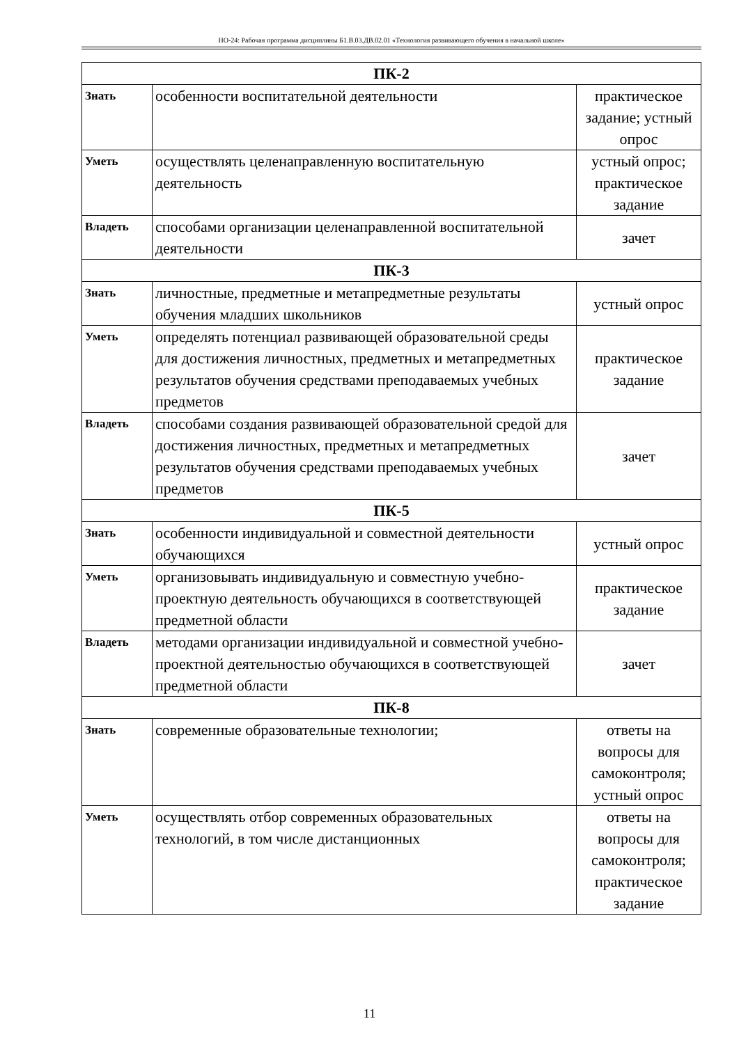НО-24: Рабочая программа дисциплины Б1.В.03.ДВ.02.01 «Технология развивающего обучения в начальной школе»
| ПК-2 | | |
| Знать | особенности воспитательной деятельности | практическое задание; устный опрос |
| Уметь | осуществлять целенаправленную воспитательную деятельность | устный опрос; практическое задание |
| Владеть | способами организации целенаправленной воспитательной деятельности | зачет |
| ПК-3 | | |
| Знать | личностные, предметные и метапредметные результаты обучения младших школьников | устный опрос |
| Уметь | определять потенциал развивающей образовательной среды для достижения личностных, предметных и метапредметных результатов обучения средствами преподаваемых учебных предметов | практическое задание |
| Владеть | способами создания развивающей образовательной средой для достижения личностных, предметных и метапредметных результатов обучения средствами преподаваемых учебных предметов | зачет |
| ПК-5 | | |
| Знать | особенности индивидуальной и совместной деятельности обучающихся | устный опрос |
| Уметь | организовывать индивидуальную и совместную учебно-проектную деятельность обучающихся в соответствующей предметной области | практическое задание |
| Владеть | методами организации индивидуальной и совместной учебно-проектной деятельностью обучающихся в соответствующей предметной области | зачет |
| ПК-8 | | |
| Знать | современные образовательные технологии; | ответы на вопросы для самоконтроля; устный опрос |
| Уметь | осуществлять отбор современных образовательных технологий, в том числе дистанционных | ответы на вопросы для самоконтроля; практическое задание |
11